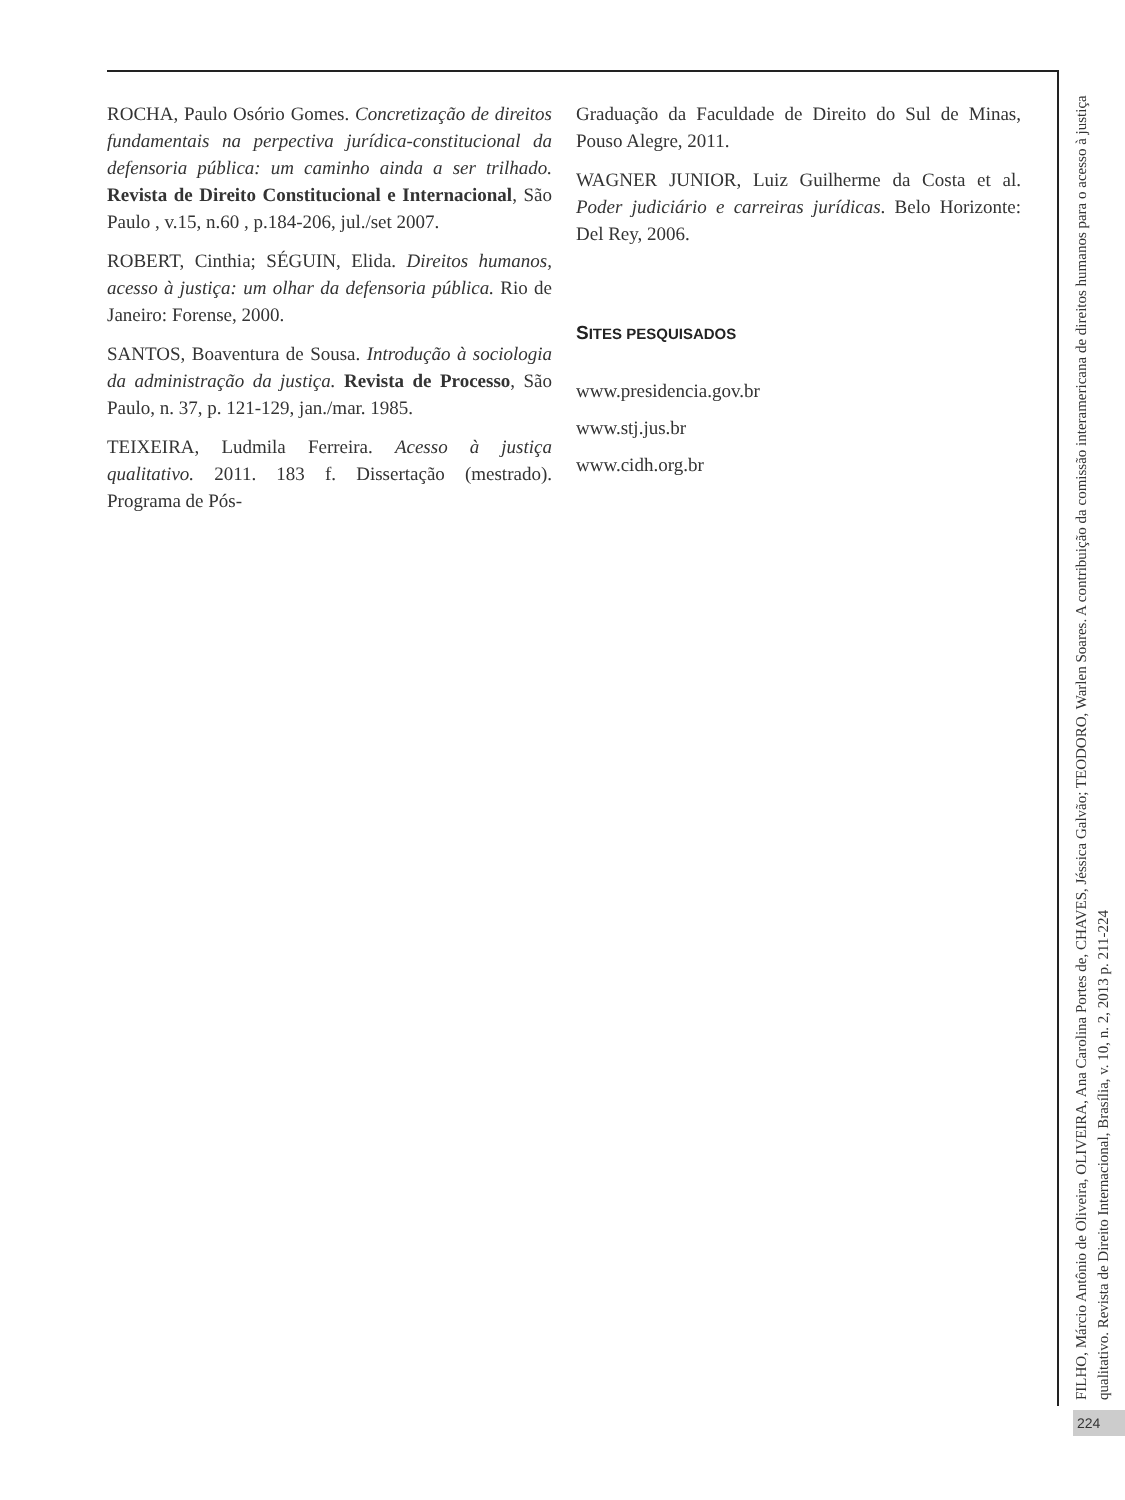ROCHA, Paulo Osório Gomes. Concretização de direitos fundamentais na perpectiva jurídica-constitucional da defensoria pública: um caminho ainda a ser trilhado. Revista de Direito Constitucional e Internacional, São Paulo , v.15, n.60 , p.184-206, jul./set 2007.
ROBERT, Cinthia; SÉGUIN, Elida. Direitos humanos, acesso à justiça: um olhar da defensoria pública. Rio de Janeiro: Forense, 2000.
SANTOS, Boaventura de Sousa. Introdução à sociologia da administração da justiça. Revista de Processo, São Paulo, n. 37, p. 121-129, jan./mar. 1985.
TEIXEIRA, Ludmila Ferreira. Acesso à justiça qualitativo. 2011. 183 f. Dissertação (mestrado). Programa de Pós-
Graduação da Faculdade de Direito do Sul de Minas, Pouso Alegre, 2011.
WAGNER JUNIOR, Luiz Guilherme da Costa et al. Poder judiciário e carreiras jurídicas. Belo Horizonte: Del Rey, 2006.
SITES PESQUISADOS
www.presidencia.gov.br
www.stj.jus.br
www.cidh.org.br
FILHO, Márcio Antônio de Oliveira, OLIVEIRA, Ana Carolina Portes de, CHAVES, Jéssica Galvão; TEODORO, Warlen Soares. A contribuição da comissão interamericana de direitos humanos para o acesso à justiça qualitativo. Revista de Direito Internacional, Brasília, v. 10, n. 2, 2013 p. 211-224
224